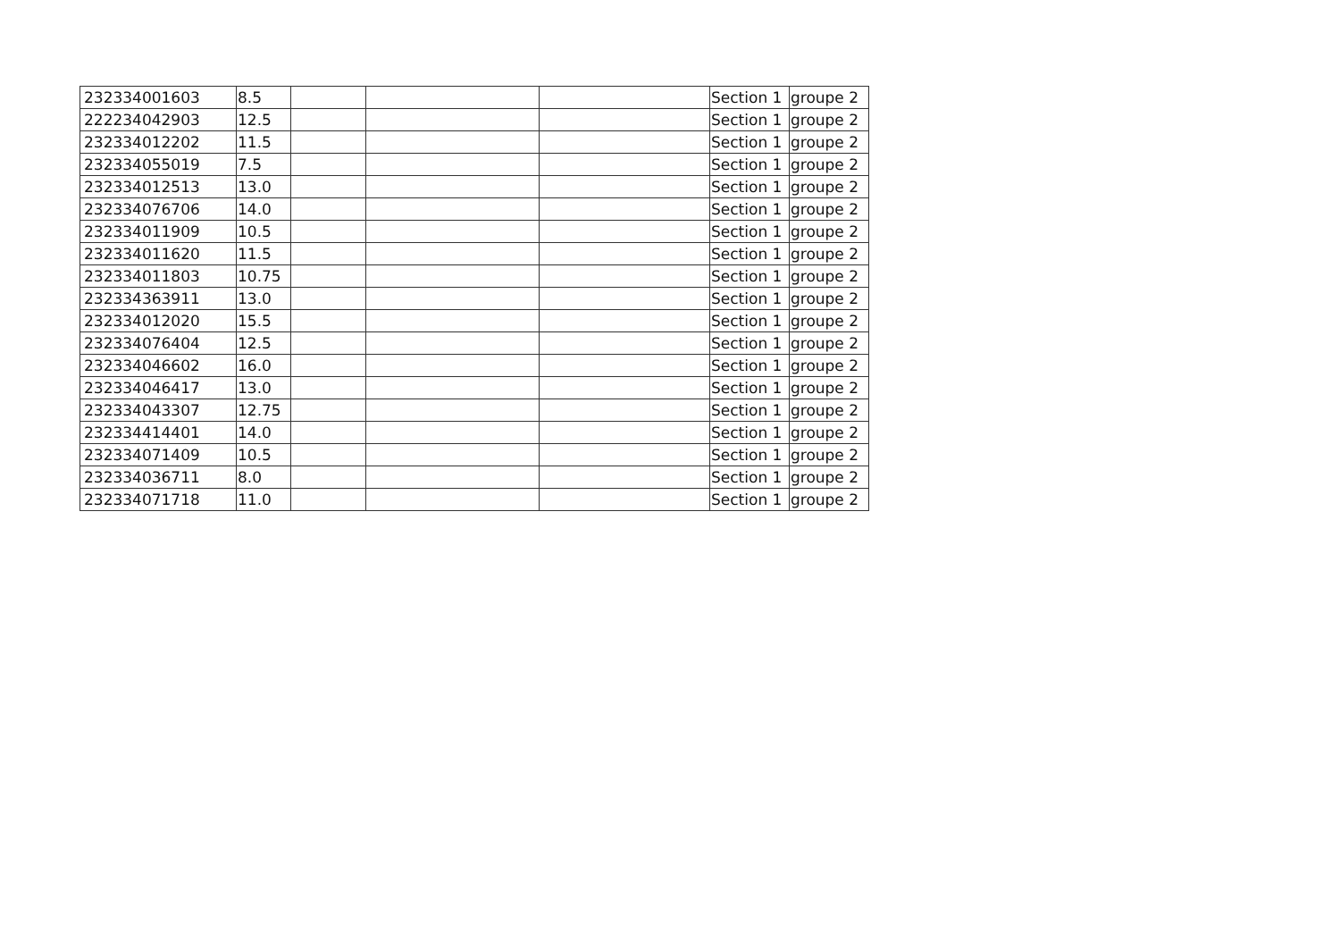| 232334001603 | 8.5 | | | | Section 1 | groupe 2 |
| 222234042903 | 12.5 | | | | Section 1 | groupe 2 |
| 232334012202 | 11.5 | | | | Section 1 | groupe 2 |
| 232334055019 | 7.5 | | | | Section 1 | groupe 2 |
| 232334012513 | 13.0 | | | | Section 1 | groupe 2 |
| 232334076706 | 14.0 | | | | Section 1 | groupe 2 |
| 232334011909 | 10.5 | | | | Section 1 | groupe 2 |
| 232334011620 | 11.5 | | | | Section 1 | groupe 2 |
| 232334011803 | 10.75 | | | | Section 1 | groupe 2 |
| 232334363911 | 13.0 | | | | Section 1 | groupe 2 |
| 232334012020 | 15.5 | | | | Section 1 | groupe 2 |
| 232334076404 | 12.5 | | | | Section 1 | groupe 2 |
| 232334046602 | 16.0 | | | | Section 1 | groupe 2 |
| 232334046417 | 13.0 | | | | Section 1 | groupe 2 |
| 232334043307 | 12.75 | | | | Section 1 | groupe 2 |
| 232334414401 | 14.0 | | | | Section 1 | groupe 2 |
| 232334071409 | 10.5 | | | | Section 1 | groupe 2 |
| 232334036711 | 8.0 | | | | Section 1 | groupe 2 |
| 232334071718 | 11.0 | | | | Section 1 | groupe 2 |